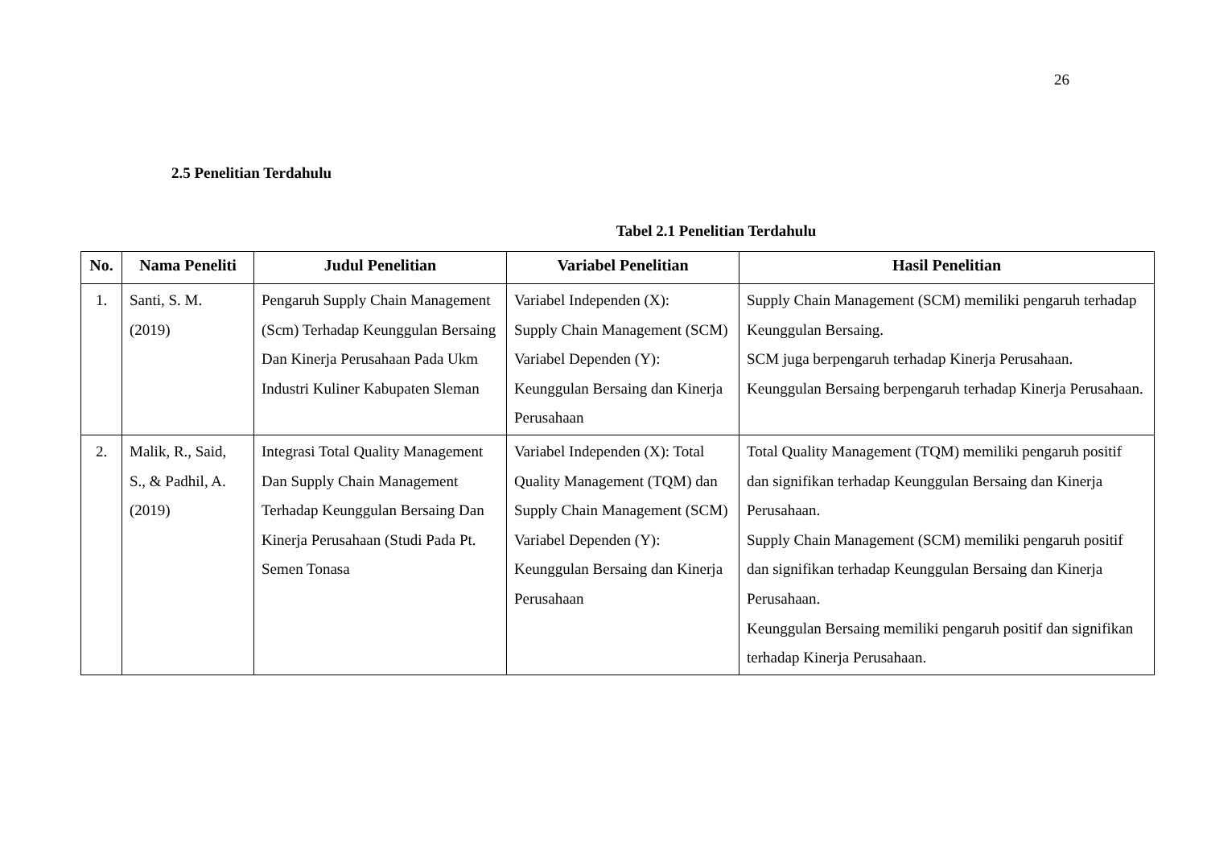26
2.5 Penelitian Terdahulu
Tabel 2.1 Penelitian Terdahulu
| No. | Nama Peneliti | Judul Penelitian | Variabel Penelitian | Hasil Penelitian |
| --- | --- | --- | --- | --- |
| 1. | Santi, S. M. (2019) | Pengaruh Supply Chain Management (Scm) Terhadap Keunggulan Bersaing Dan Kinerja Perusahaan Pada Ukm Industri Kuliner Kabupaten Sleman | Variabel Independen (X): Supply Chain Management (SCM) Variabel Dependen (Y): Keunggulan Bersaing dan Kinerja Perusahaan | Supply Chain Management (SCM) memiliki pengaruh terhadap Keunggulan Bersaing. SCM juga berpengaruh terhadap Kinerja Perusahaan. Keunggulan Bersaing berpengaruh terhadap Kinerja Perusahaan. |
| 2. | Malik, R., Said, S., & Padhil, A. (2019) | Integrasi Total Quality Management Dan Supply Chain Management Terhadap Keunggulan Bersaing Dan Kinerja Perusahaan (Studi Pada Pt. Semen Tonasa | Variabel Independen (X): Total Quality Management (TQM) dan Supply Chain Management (SCM) Variabel Dependen (Y): Keunggulan Bersaing dan Kinerja Perusahaan | Total Quality Management (TQM) memiliki pengaruh positif dan signifikan terhadap Keunggulan Bersaing dan Kinerja Perusahaan. Supply Chain Management (SCM) memiliki pengaruh positif dan signifikan terhadap Keunggulan Bersaing dan Kinerja Perusahaan. Keunggulan Bersaing memiliki pengaruh positif dan signifikan terhadap Kinerja Perusahaan. |